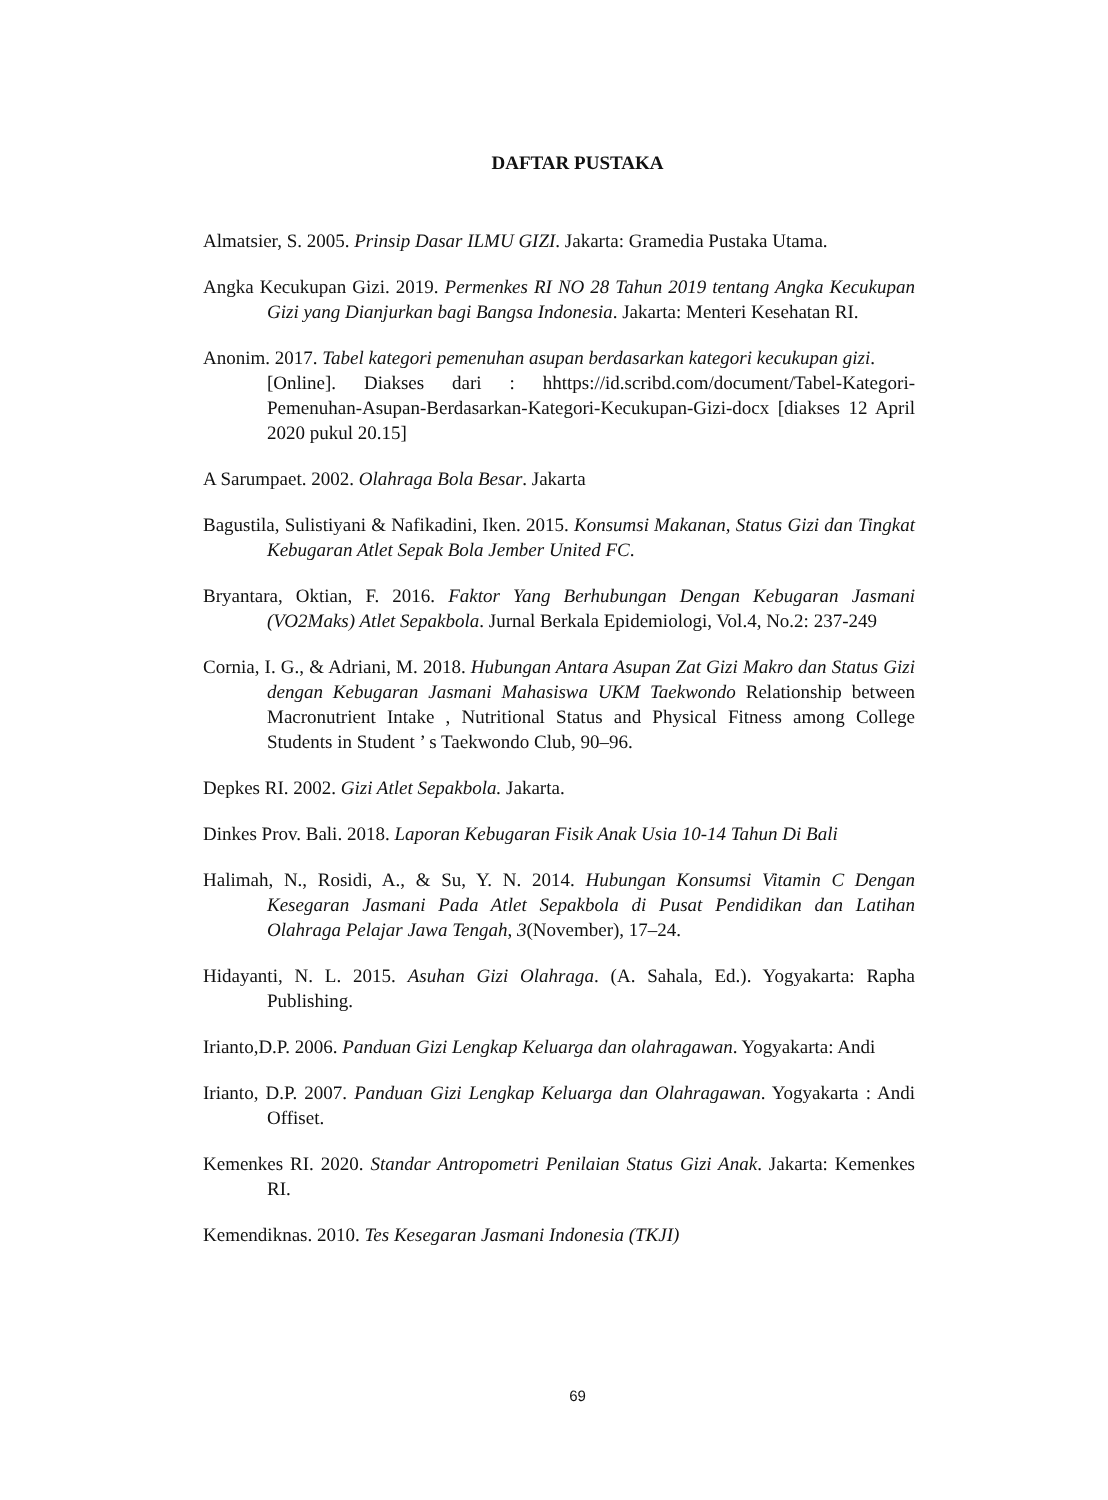DAFTAR PUSTAKA
Almatsier, S. 2005. Prinsip Dasar ILMU GIZI. Jakarta: Gramedia Pustaka Utama.
Angka Kecukupan Gizi. 2019. Permenkes RI NO 28 Tahun 2019 tentang Angka Kecukupan Gizi yang Dianjurkan bagi Bangsa Indonesia. Jakarta: Menteri Kesehatan RI.
Anonim. 2017. Tabel kategori pemenuhan asupan berdasarkan kategori kecukupan gizi.
[Online]. Diakses dari : hhttps://id.scribd.com/document/Tabel-Kategori-Pemenuhan-Asupan-Berdasarkan-Kategori-Kecukupan-Gizi-docx [diakses 12 April 2020 pukul 20.15]
A Sarumpaet. 2002. Olahraga Bola Besar. Jakarta
Bagustila, Sulistiyani & Nafikadini, Iken. 2015. Konsumsi Makanan, Status Gizi dan Tingkat Kebugaran Atlet Sepak Bola Jember United FC.
Bryantara, Oktian, F. 2016. Faktor Yang Berhubungan Dengan Kebugaran Jasmani (VO2Maks) Atlet Sepakbola. Jurnal Berkala Epidemiologi, Vol.4, No.2: 237-249
Cornia, I. G., & Adriani, M. 2018. Hubungan Antara Asupan Zat Gizi Makro dan Status Gizi dengan Kebugaran Jasmani Mahasiswa UKM Taekwondo Relationship between Macronutrient Intake , Nutritional Status and Physical Fitness among College Students in Student ’ s Taekwondo Club, 90–96.
Depkes RI. 2002. Gizi Atlet Sepakbola. Jakarta.
Dinkes Prov. Bali. 2018. Laporan Kebugaran Fisik Anak Usia 10-14 Tahun Di Bali
Halimah, N., Rosidi, A., & Su, Y. N. 2014. Hubungan Konsumsi Vitamin C Dengan Kesegaran Jasmani Pada Atlet Sepakbola di Pusat Pendidikan dan Latihan Olahraga Pelajar Jawa Tengah, 3(November), 17–24.
Hidayanti, N. L. 2015. Asuhan Gizi Olahraga. (A. Sahala, Ed.). Yogyakarta: Rapha Publishing.
Irianto,D.P. 2006. Panduan Gizi Lengkap Keluarga dan olahragawan. Yogyakarta: Andi
Irianto, D.P. 2007. Panduan Gizi Lengkap Keluarga dan Olahragawan. Yogyakarta : Andi Offiset.
Kemenkes RI. 2020. Standar Antropometri Penilaian Status Gizi Anak. Jakarta: Kemenkes RI.
Kemendiknas. 2010. Tes Kesegaran Jasmani Indonesia (TKJI)
69